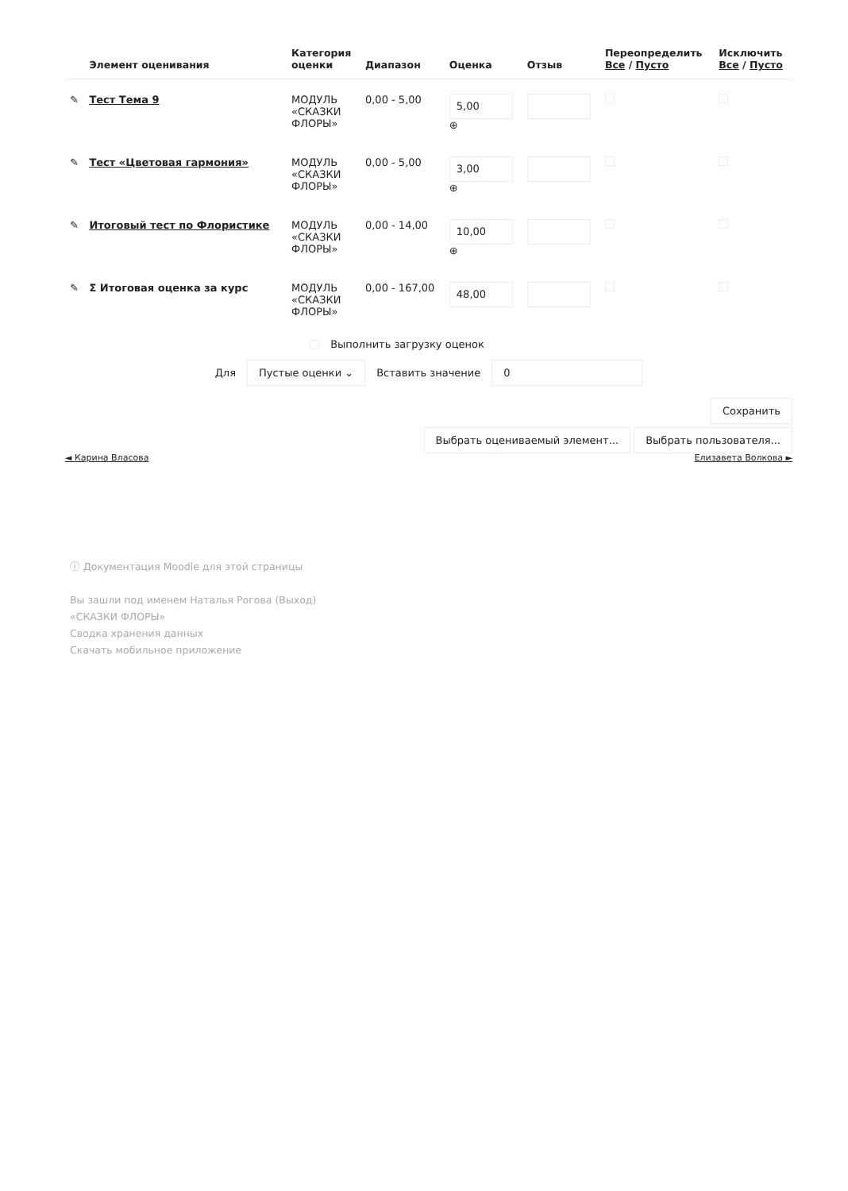| | Элемент оценивания | Категория оценки | Диапазон | Оценка | Отзыв | Переопределить Все / Пусто | Исключить Все / Пусто |
| --- | --- | --- | --- | --- | --- | --- | --- |
| ✎ | Тест Тема 9 | МОДУЛЬ «СКАЗКИ ФЛОРЫ» | 0,00 - 5,00 | 5,00 ⊕ | | | |
| ✎ | Тест «Цветовая гармония» | МОДУЛЬ «СКАЗКИ ФЛОРЫ» | 0,00 - 5,00 | 3,00 ⊕ | | | |
| ✎ | Итоговый тест по Флористике | МОДУЛЬ «СКАЗКИ ФЛОРЫ» | 0,00 - 14,00 | 10,00 ⊕ | | | |
| ✎ | Σ Итоговая оценка за курс | МОДУЛЬ «СКАЗКИ ФЛОРЫ» | 0,00 - 167,00 | 48,00 | | | |
Выполнить загрузку оценок
Для Пустые оценки ⌄ Вставить значение 0
Сохранить
Выбрать оцениваемый элемент... Выбрать пользователя...
◄ Карина Власова Елизавета Волкова ►
ⓘ Документация Moodle для этой страницы
Вы зашли под именем Наталья Рогова (Выход)
«СКАЗКИ ФЛОРЫ»
Сводка хранения данных
Скачать мобильное приложение